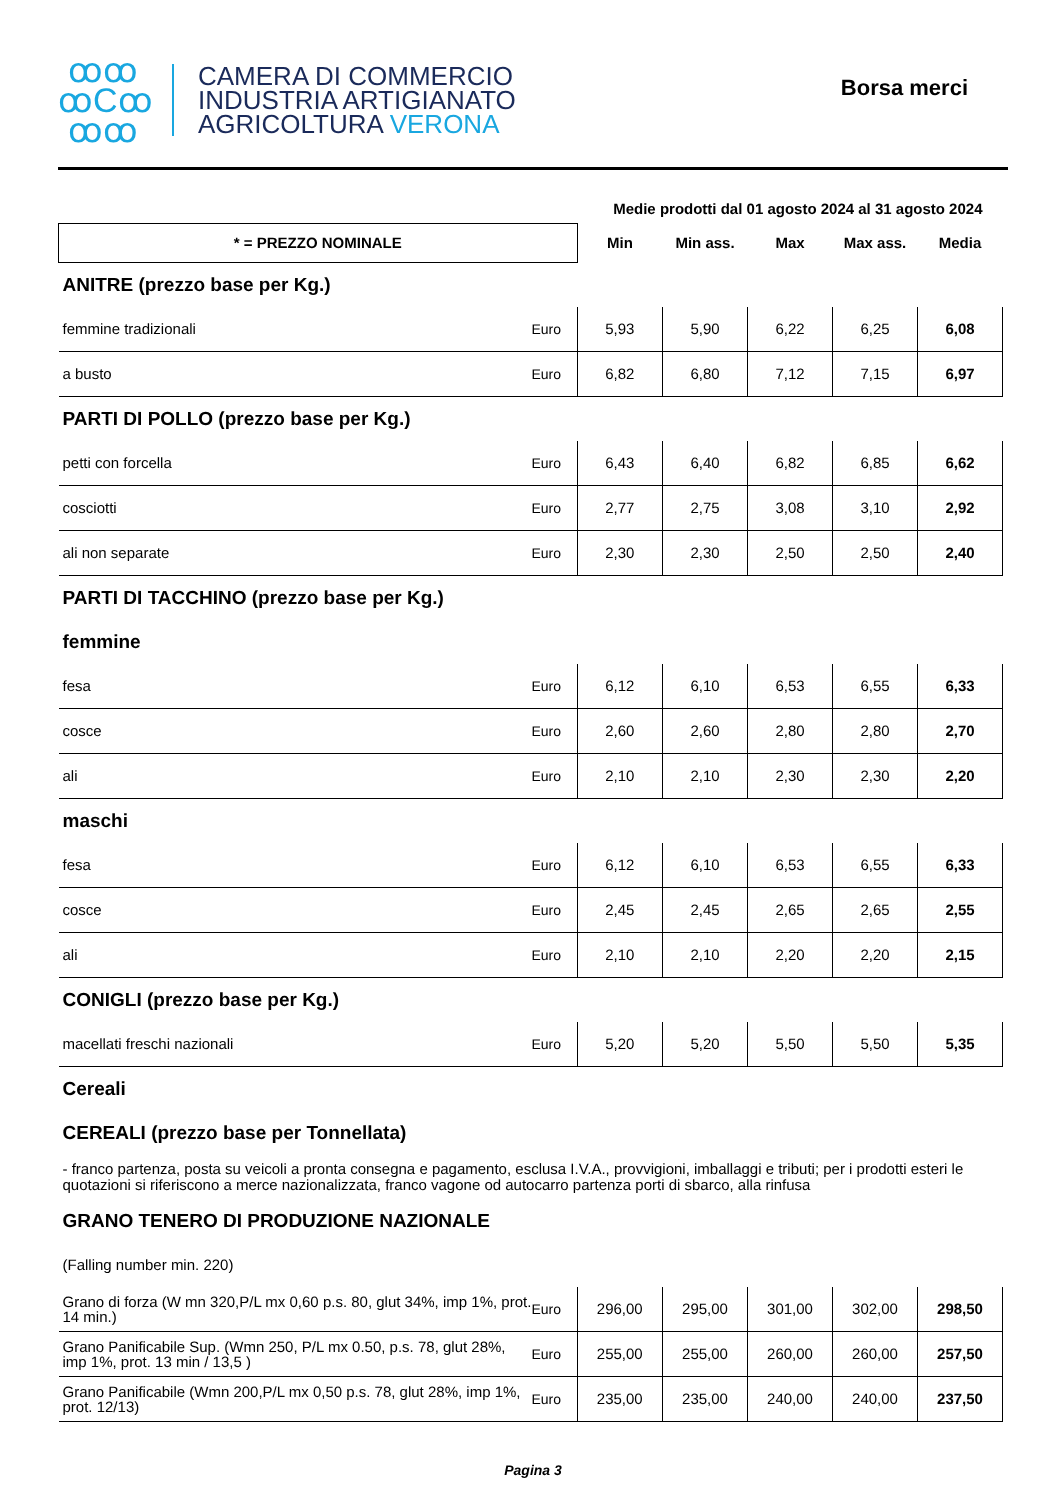ꝏꝏ
ꝏCꝏ
ꝏꝏ
CAMERA DI COMMERCIO
INDUSTRIA ARTIGIANATO
AGRICOLTURA VERONA
Borsa merci
| | | Medie prodotti dal 01 agosto 2024 al 31 agosto 2024 | | | | |
| * = PREZZO NOMINALE | | Min | Min ass. | Max | Max ass. | Media |
| ANITRE (prezzo base per Kg.) | | | | | | |
| femmine tradizionali | Euro | 5,93 | 5,90 | 6,22 | 6,25 | 6,08 |
| a busto | Euro | 6,82 | 6,80 | 7,12 | 7,15 | 6,97 |
| PARTI DI POLLO (prezzo base per Kg.) | | | | | | |
| petti con forcella | Euro | 6,43 | 6,40 | 6,82 | 6,85 | 6,62 |
| cosciotti | Euro | 2,77 | 2,75 | 3,08 | 3,10 | 2,92 |
| ali non separate | Euro | 2,30 | 2,30 | 2,50 | 2,50 | 2,40 |
| PARTI DI TACCHINO (prezzo base per Kg.) | | | | | | |
| femmine | | | | | | |
| fesa | Euro | 6,12 | 6,10 | 6,53 | 6,55 | 6,33 |
| cosce | Euro | 2,60 | 2,60 | 2,80 | 2,80 | 2,70 |
| ali | Euro | 2,10 | 2,10 | 2,30 | 2,30 | 2,20 |
| maschi | | | | | | |
| fesa | Euro | 6,12 | 6,10 | 6,53 | 6,55 | 6,33 |
| cosce | Euro | 2,45 | 2,45 | 2,65 | 2,65 | 2,55 |
| ali | Euro | 2,10 | 2,10 | 2,20 | 2,20 | 2,15 |
| CONIGLI (prezzo base per Kg.) | | | | | | |
| macellati freschi nazionali | Euro | 5,20 | 5,20 | 5,50 | 5,50 | 5,35 |
| Cereali | | | | | | |
| CEREALI (prezzo base per Tonnellata) | | | | | | |
| - franco partenza, posta su veicoli a pronta consegna e pagamento, esclusa I.V.A., provvigioni, imballaggi e tributi; per i prodotti esteri le quotazioni si riferiscono a merce nazionalizzata, franco vagone od autocarro partenza porti di sbarco, alla rinfusa | | | | | | |
| GRANO TENERO DI PRODUZIONE NAZIONALE | | | | | | |
| (Falling number min. 220) | | | | | | |
| Grano di forza (W mn 320,P/L mx 0,60 p.s. 80, glut 34%, imp 1%, prot. 14 min.) | Euro | 296,00 | 295,00 | 301,00 | 302,00 | 298,50 |
| Grano Panificabile Sup. (Wmn 250, P/L mx 0.50, p.s. 78, glut 28%, imp 1%, prot. 13 min / 13,5 ) | Euro | 255,00 | 255,00 | 260,00 | 260,00 | 257,50 |
| Grano Panificabile (Wmn 200,P/L mx 0,50 p.s. 78, glut 28%, imp 1%, prot. 12/13) | Euro | 235,00 | 235,00 | 240,00 | 240,00 | 237,50 |
Pagina 3